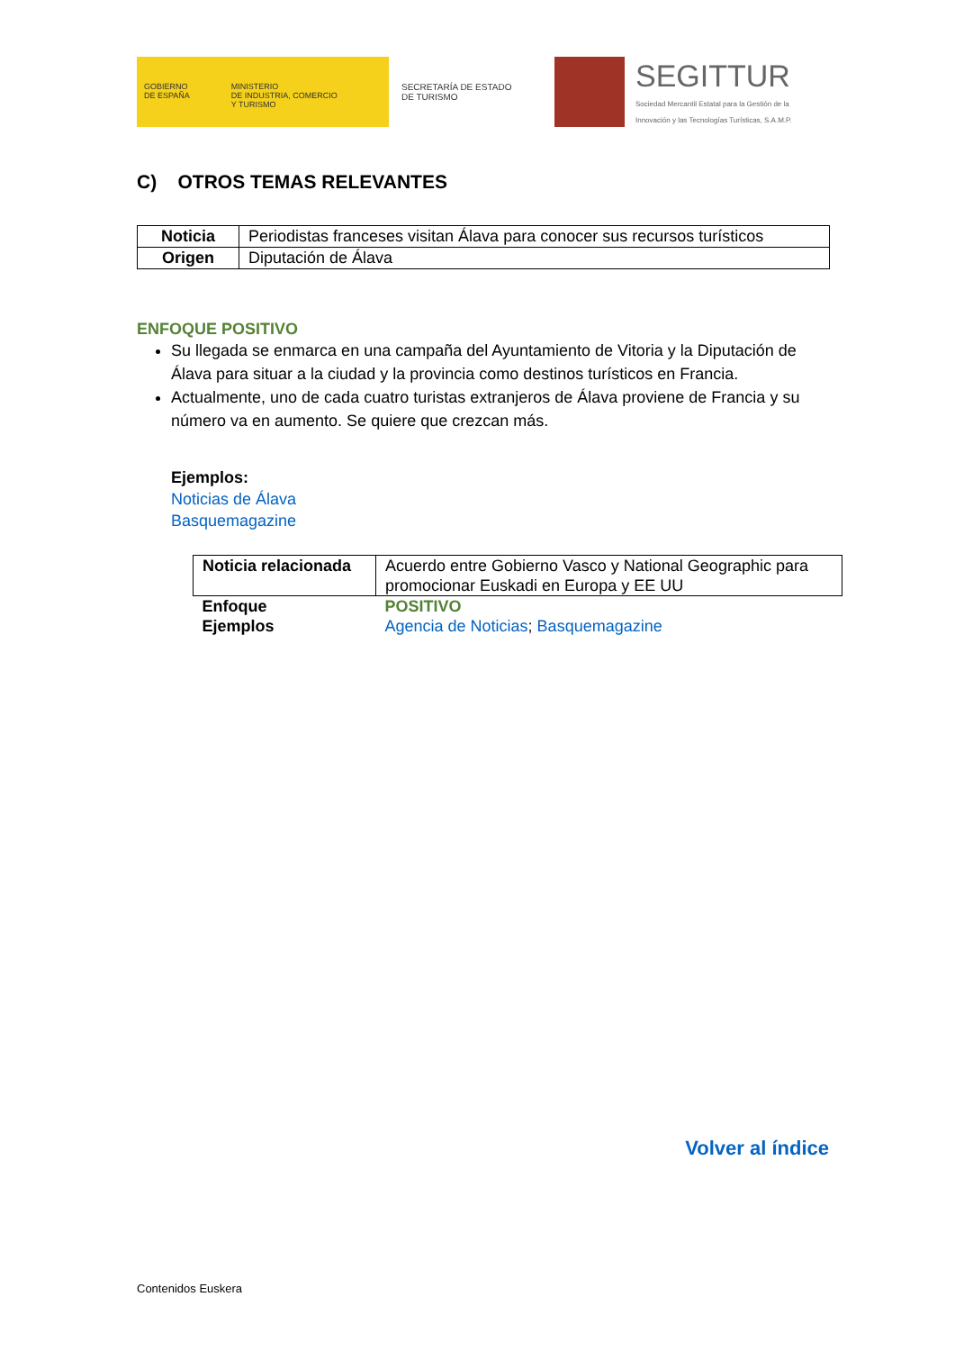GOBIERNO
DE ESPAÑA
MINISTERIO
DE INDUSTRIA, COMERCIO
Y TURISMO
SECRETARÍA DE ESTADO
DE TURISMO
SEGITTUR
Sociedad Mercantil Estatal para la Gestión de la
Innovación y las Tecnologías Turísticas, S.A.M.P.
C) OTROS TEMAS RELEVANTES
| Noticia | Periodistas franceses visitan Álava para conocer sus recursos turísticos |
| Origen | Diputación de Álava |
ENFOQUE POSITIVO
Su llegada se enmarca en una campaña del Ayuntamiento de Vitoria y la Diputación de Álava para situar a la ciudad y la provincia como destinos turísticos en Francia.
Actualmente, uno de cada cuatro turistas extranjeros de Álava proviene de Francia y su número va en aumento. Se quiere que crezcan más.
Ejemplos:
Noticias de Álava
Basquemagazine
| Noticia relacionada | Acuerdo entre Gobierno Vasco y National Geographic para promocionar Euskadi en Europa y EE UU |
| Enfoque | POSITIVO |
| Ejemplos | Agencia de Noticias ; Basquemagazine |
Volver al índice
Contenidos Euskera